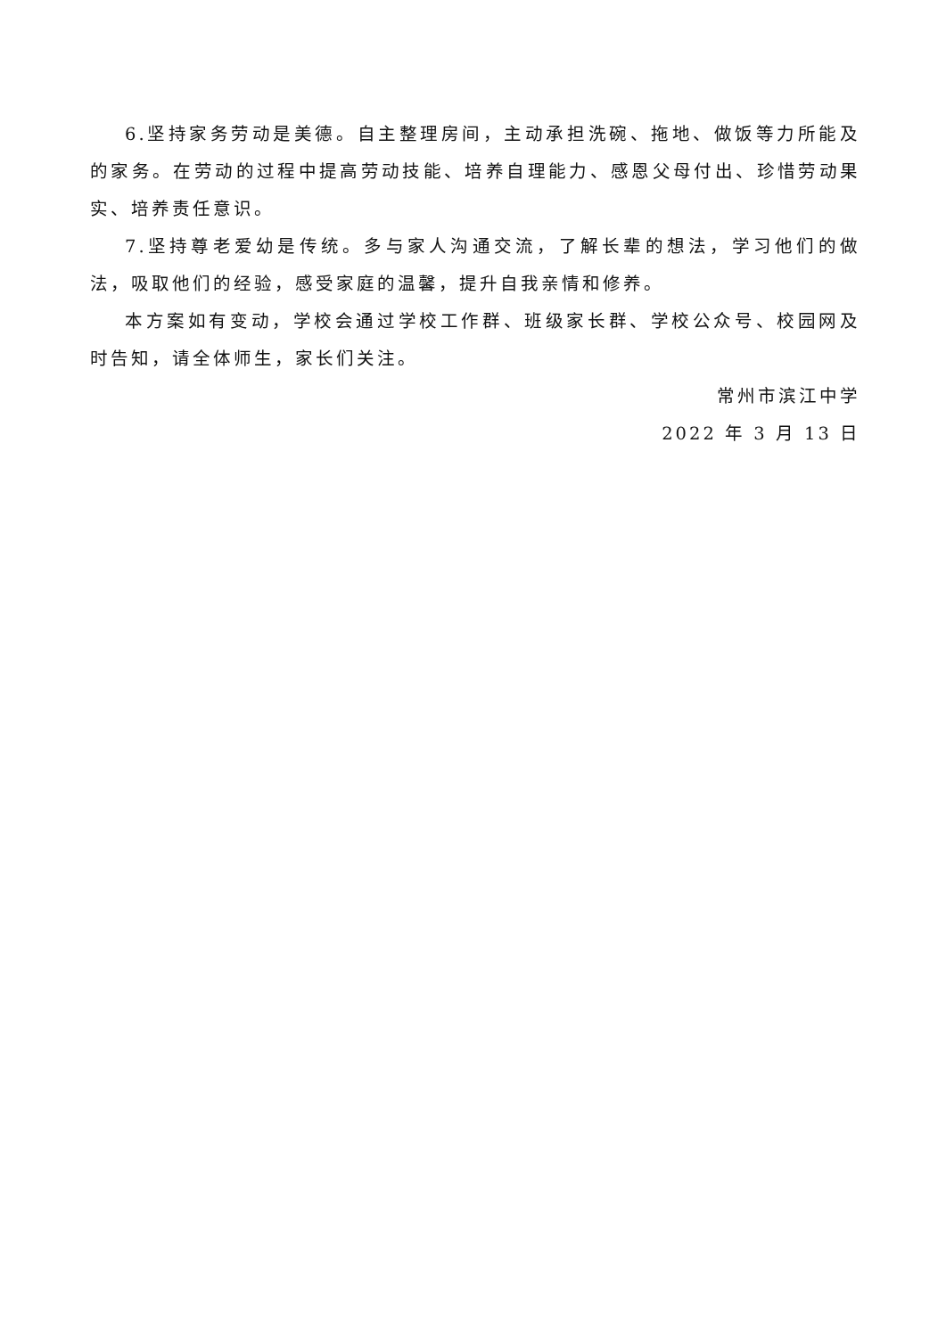6.坚持家务劳动是美德。自主整理房间，主动承担洗碗、拖地、做饭等力所能及的家务。在劳动的过程中提高劳动技能、培养自理能力、感恩父母付出、珍惜劳动果实、培养责任意识。
7.坚持尊老爱幼是传统。多与家人沟通交流，了解长辈的想法，学习他们的做法，吸取他们的经验，感受家庭的温馨，提升自我亲情和修养。
本方案如有变动，学校会通过学校工作群、班级家长群、学校公众号、校园网及时告知，请全体师生，家长们关注。
常州市滨江中学
2022 年 3 月 13 日